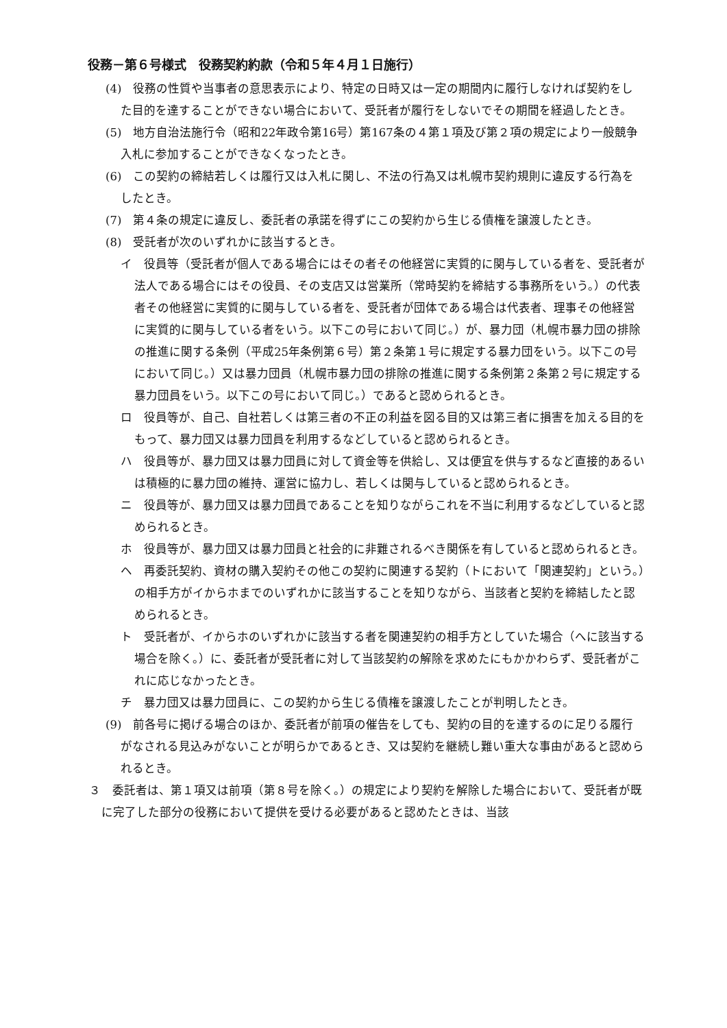役務－第６号様式　役務契約約款（令和５年４月１日施行）
(4)　役務の性質や当事者の意思表示により、特定の日時又は一定の期間内に履行しなければ契約をした目的を達することができない場合において、受託者が履行をしないでその期間を経過したとき。
(5)　地方自治法施行令（昭和22年政令第16号）第167条の４第１項及び第２項の規定により一般競争入札に参加することができなくなったとき。
(6)　この契約の締結若しくは履行又は入札に関し、不法の行為又は札幌市契約規則に違反する行為をしたとき。
(7)　第４条の規定に違反し、委託者の承諾を得ずにこの契約から生じる債権を譲渡したとき。
(8)　受託者が次のいずれかに該当するとき。
イ　役員等（受託者が個人である場合にはその者その他経営に実質的に関与している者を、受託者が法人である場合にはその役員、その支店又は営業所（常時契約を締結する事務所をいう。）の代表者その他経営に実質的に関与している者を、受託者が団体である場合は代表者、理事その他経営に実質的に関与している者をいう。以下この号において同じ。）が、暴力団（札幌市暴力団の排除の推進に関する条例（平成25年条例第６号）第２条第１号に規定する暴力団をいう。以下この号において同じ。）又は暴力団員（札幌市暴力団の排除の推進に関する条例第２条第２号に規定する暴力団員をいう。以下この号において同じ。）であると認められるとき。
ロ　役員等が、自己、自社若しくは第三者の不正の利益を図る目的又は第三者に損害を加える目的をもって、暴力団又は暴力団員を利用するなどしていると認められるとき。
ハ　役員等が、暴力団又は暴力団員に対して資金等を供給し、又は便宜を供与するなど直接的あるいは積極的に暴力団の維持、運営に協力し、若しくは関与していると認められるとき。
ニ　役員等が、暴力団又は暴力団員であることを知りながらこれを不当に利用するなどしていると認められるとき。
ホ　役員等が、暴力団又は暴力団員と社会的に非難されるべき関係を有していると認められるとき。
ヘ　再委託契約、資材の購入契約その他この契約に関連する契約（トにおいて「関連契約」という。）の相手方がイからホまでのいずれかに該当することを知りながら、当該者と契約を締結したと認められるとき。
ト　受託者が、イからホのいずれかに該当する者を関連契約の相手方としていた場合（へに該当する場合を除く。）に、委託者が受託者に対して当該契約の解除を求めたにもかかわらず、受託者がこれに応じなかったとき。
チ　暴力団又は暴力団員に、この契約から生じる債権を譲渡したことが判明したとき。
(9)　前各号に掲げる場合のほか、委託者が前項の催告をしても、契約の目的を達するのに足りる履行がなされる見込みがないことが明らかであるとき、又は契約を継続し難い重大な事由があると認められるとき。
３　委託者は、第１項又は前項（第８号を除く。）の規定により契約を解除した場合において、受託者が既に完了した部分の役務において提供を受ける必要があると認めたときは、当該